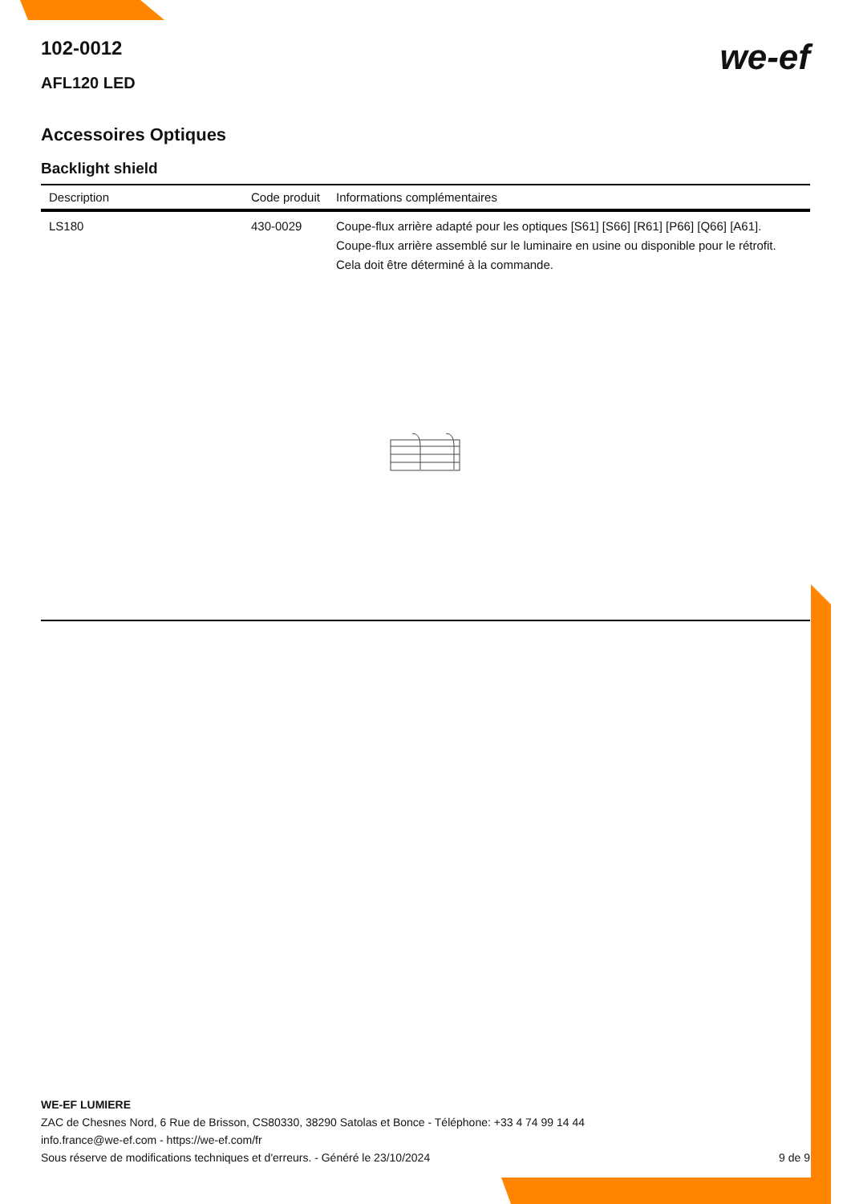we-ef
102-0012
AFL120 LED
Accessoires Optiques
Backlight shield
| Description | Code produit | Informations complémentaires |
| --- | --- | --- |
| LS180 | 430-0029 | Coupe-flux arrière adapté pour les optiques [S61] [S66] [R61] [P66] [Q66] [A61]. Coupe-flux arrière assemblé sur le luminaire en usine ou disponible pour le rétrofit. Cela doit être déterminé à la commande. |
WE-EF LUMIERE
ZAC de Chesnes Nord, 6 Rue de Brisson, CS80330, 38290 Satolas et Bonce - Téléphone: +33 4 74 99 14 44
info.france@we-ef.com - https://we-ef.com/fr
Sous réserve de modifications techniques et d'erreurs. - Généré le 23/10/2024 9 de 9